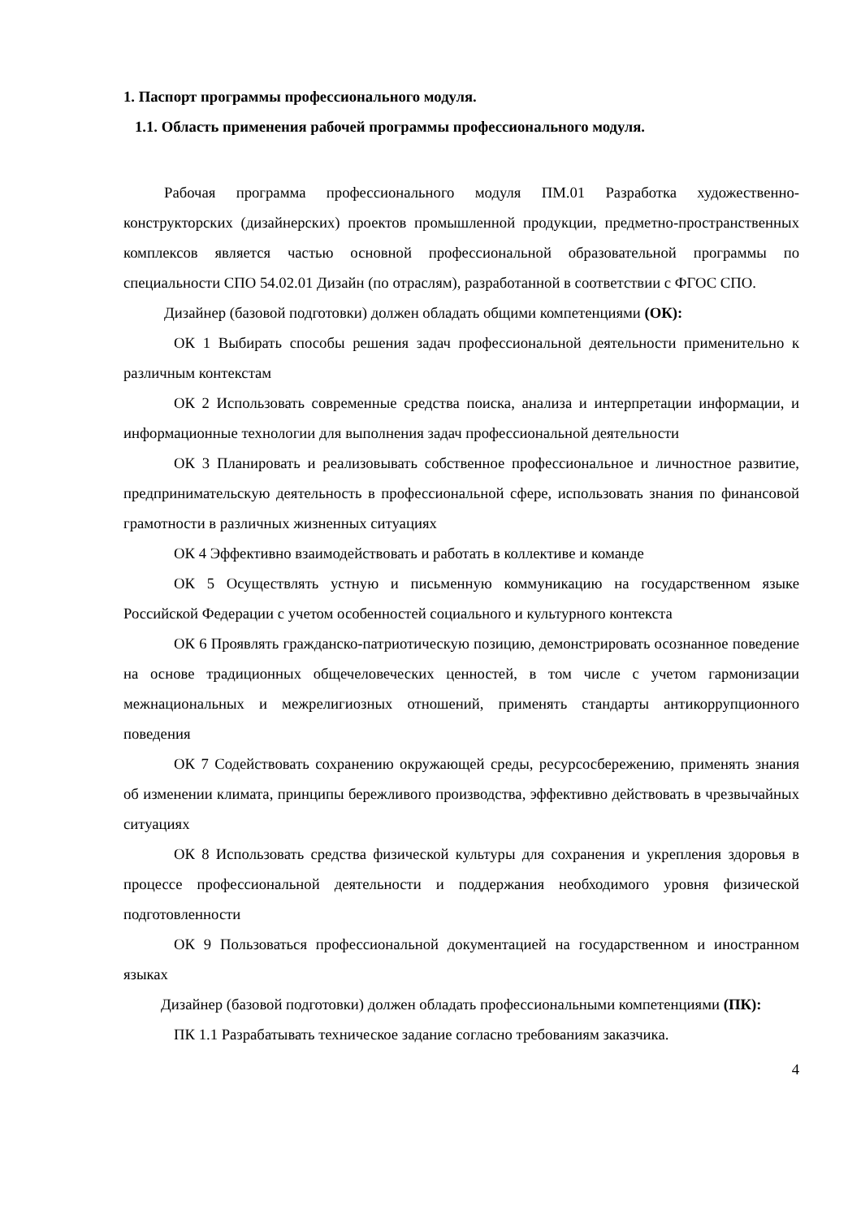1. Паспорт программы профессионального модуля.
1.1. Область применения рабочей программы профессионального модуля.
Рабочая программа профессионального модуля ПМ.01 Разработка художественно-конструкторских (дизайнерских) проектов промышленной продукции, предметно-пространственных комплексов является частью основной профессиональной образовательной программы по специальности СПО 54.02.01 Дизайн (по отраслям), разработанной в соответствии с ФГОС СПО.
Дизайнер (базовой подготовки) должен обладать общими компетенциями (ОК):
ОК 1 Выбирать способы решения задач профессиональной деятельности применительно к различным контекстам
ОК 2 Использовать современные средства поиска, анализа и интерпретации информации, и информационные технологии для выполнения задач профессиональной деятельности
ОК 3 Планировать и реализовывать собственное профессиональное и личностное развитие, предпринимательскую деятельность в профессиональной сфере, использовать знания по финансовой грамотности в различных жизненных ситуациях
ОК 4 Эффективно взаимодействовать и работать в коллективе и команде
ОК 5 Осуществлять устную и письменную коммуникацию на государственном языке Российской Федерации с учетом особенностей социального и культурного контекста
ОК 6 Проявлять гражданско-патриотическую позицию, демонстрировать осознанное поведение на основе традиционных общечеловеческих ценностей, в том числе с учетом гармонизации межнациональных и межрелигиозных отношений, применять стандарты антикоррупционного поведения
ОК 7 Содействовать сохранению окружающей среды, ресурсосбережению, применять знания об изменении климата, принципы бережливого производства, эффективно действовать в чрезвычайных ситуациях
ОК 8 Использовать средства физической культуры для сохранения и укрепления здоровья в процессе профессиональной деятельности и поддержания необходимого уровня физической подготовленности
ОК 9 Пользоваться профессиональной документацией на государственном и иностранном языках
Дизайнер (базовой подготовки) должен обладать профессиональными компетенциями (ПК):
ПК 1.1 Разрабатывать техническое задание согласно требованиям заказчика.
4